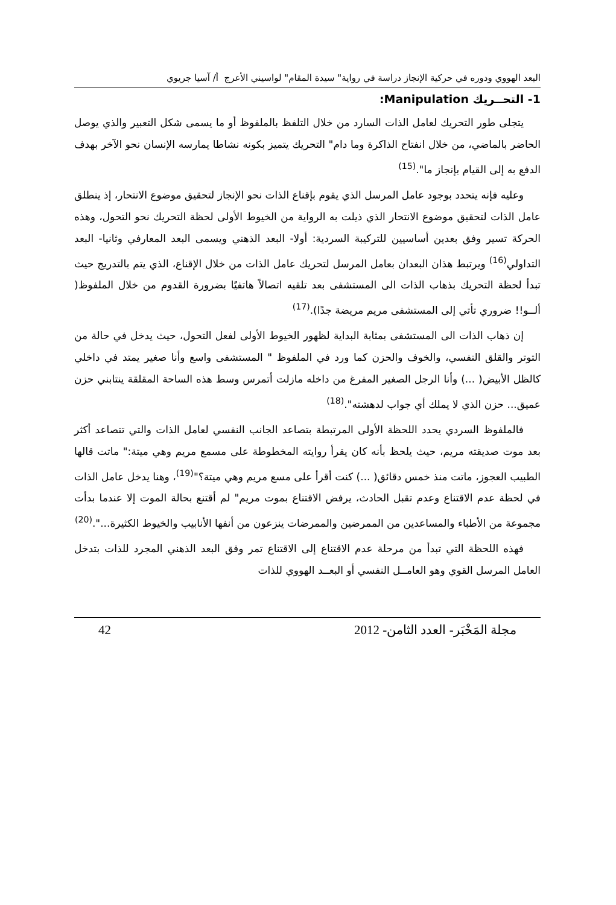البعد الهووي ودوره في حركية الإنجاز دراسة في رواية" سيدة المقام" لواسيني الأعرج أ/ آسيا جريوي
1- التحــريك Manipulation:
يتجلى طور التحريك لعامل الذات السارد من خلال التلفظ بالملفوظ أو ما يسمى شكل التعبير والذي يوصل الحاضر بالماضي، من خلال انفتاح الذاكرة وما دام" التحريك يتميز بكونه نشاطا يمارسه الإنسان نحو الآخر بهدف الدفع به إلى القيام بإنجاز ما".<sup>(15)</sup>
وعليه فإنه يتحدد بوجود عامل المرسل الذي يقوم بإقناع الذات نحو الإنجاز لتحقيق موضوع الانتحار، إذ ينطلق عامل الذات لتحقيق موضوع الانتحار الذي ذيلت به الرواية من الخيوط الأولى لحظة التحريك نحو التحول، وهذه الحركة تسير وفق بعدين أساسيين للتركيبة السردية: أولا- البعد الذهني ويسمى البعد المعارفي وثانيا- البعد التداولي<sup>(16)</sup> ويرتبط هذان البعدان بعامل المرسل لتحريك عامل الذات من خلال الإقناع، الذي يتم بالتدريج حيث تبدأ لحظة التحريك بذهاب الذات الى المستشفى بعد تلقيه اتصالاً هاتفيًا بضرورة القدوم من خلال الملفوظ( ألــو!! ضروري تأتي إلى المستشفى مريم مريضة جدًا).<sup>(17)</sup>
إن ذهاب الذات الى المستشفى بمثابة البداية لظهور الخيوط الأولى لفعل التحول، حيث يدخل في حالة من التوتر والقلق النفسي، والخوف والحزن كما ورد في الملفوظ " المستشفى واسع وأنا صغير يمتد في داخلي كالظل الأبيض( ...) وأنا الرجل الصغير المفرغ من داخله مازلت أتمرس وسط هذه الساحة المقلقة ينتابني حزن عميق... حزن الذي لا يملك أي جواب لدهشته".<sup>(18)</sup>
فالملفوظ السردي يحدد اللحظة الأولى المرتبطة بتصاعد الجانب النفسي لعامل الذات والتي تتصاعد أكثر بعد موت صديقته مريم، حيث يلحظ بأنه كان يقرأ روايته المخطوطة على مسمع مريم وهي ميتة:" ماتت قالها الطبيب العجوز، ماتت منذ خمس دقائق( ...) كنت أقرأ على مسع مريم وهي ميتة؟"<sup>(19)</sup>، وهنا يدخل عامل الذات في لحظة عدم الاقتناع وعدم تقبل الحادث، يرفض الاقتناع بموت مريم" لم أقتنع بحالة الموت إلا عندما بدأت مجموعة من الأطباء والمساعدين من الممرضين والممرضات ينزعون من أنفها الأنابيب والخيوط الكثيرة...".<sup>(20)</sup>
فهذه اللحظة التي تبدأ من مرحلة عدم الاقتناع إلى الاقتناع تمر وفق البعد الذهني المجرد للذات بتدخل العامل المرسل القوي وهو العامــل النفسي أو البعــد الهووي للذات
مجلة المَخْبَر- العدد الثامن- 2012 42